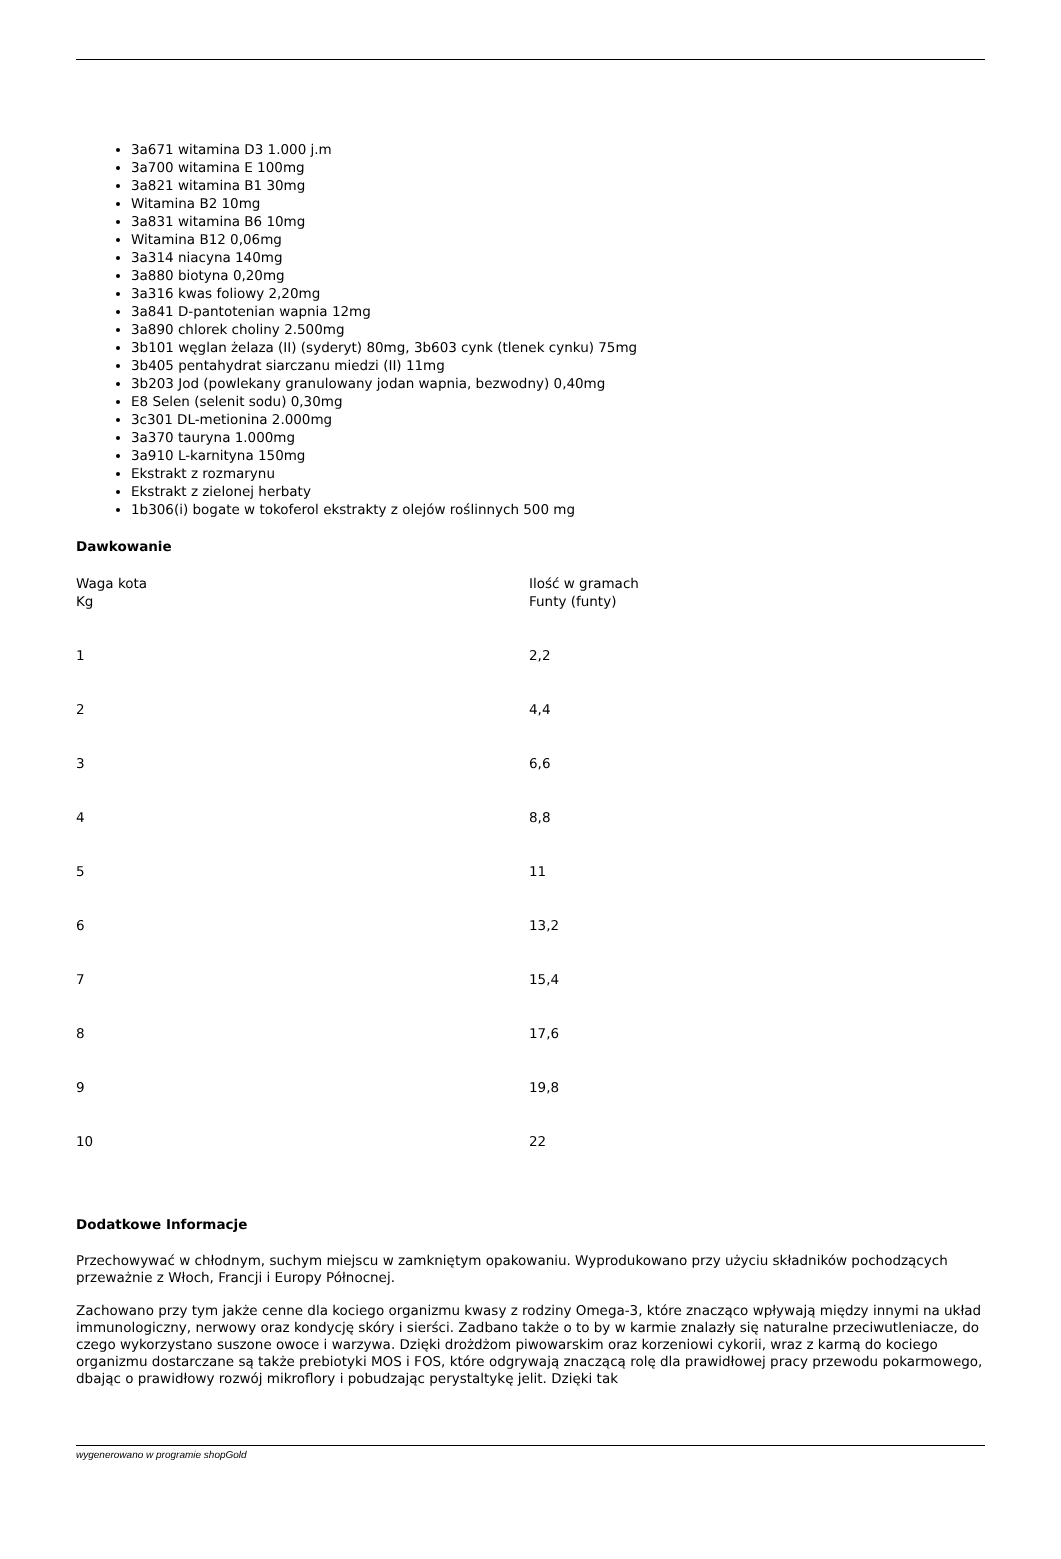3a671 witamina D3 1.000 j.m
3a700 witamina E 100mg
3a821 witamina B1 30mg
Witamina B2 10mg
3a831 witamina B6 10mg
Witamina B12 0,06mg
3a314 niacyna 140mg
3a880 biotyna 0,20mg
3a316 kwas foliowy 2,20mg
3a841 D-pantotenian wapnia 12mg
3a890 chlorek choliny 2.500mg
3b101 węglan żelaza (II) (syderyt) 80mg, 3b603 cynk (tlenek cynku) 75mg
3b405 pentahydrat siarczanu miedzi (II) 11mg
3b203 Jod (powlekany granulowany jodan wapnia, bezwodny) 0,40mg
E8 Selen (selenit sodu) 0,30mg
3c301 DL-metionina 2.000mg
3a370 tauryna 1.000mg
3a910 L-karnityna 150mg
Ekstrakt z rozmarynu
Ekstrakt z zielonej herbaty
1b306(i) bogate w tokoferol ekstrakty z olejów roślinnych 500 mg
Dawkowanie
| Waga kota Kg | Ilość w gramach Funty (funty) |
| 1 | 2,2 |
| 2 | 4,4 |
| 3 | 6,6 |
| 4 | 8,8 |
| 5 | 11 |
| 6 | 13,2 |
| 7 | 15,4 |
| 8 | 17,6 |
| 9 | 19,8 |
| 10 | 22 |
Dodatkowe Informacje
Przechowywać w chłodnym, suchym miejscu w zamkniętym opakowaniu. Wyprodukowano przy użyciu składników pochodzących przeważnie z Włoch, Francji i Europy Północnej.
Zachowano przy tym jakże cenne dla kociego organizmu kwasy z rodziny Omega-3, które znacząco wpływają między innymi na układ immunologiczny, nerwowy oraz kondycję skóry i sierści. Zadbano także o to by w karmie znalazły się naturalne przeciwutleniacze, do czego wykorzystano suszone owoce i warzywa. Dzięki drożdżom piwowarskim oraz korzeniowi cykorii, wraz z karmą do kociego organizmu dostarczane są także prebiotyki MOS i FOS, które odgrywają znaczącą rolę dla prawidłowej pracy przewodu pokarmowego, dbając o prawidłowy rozwój mikroflory i pobudzając perystaltykę jelit. Dzięki tak
wygenerowano w programie shopGold